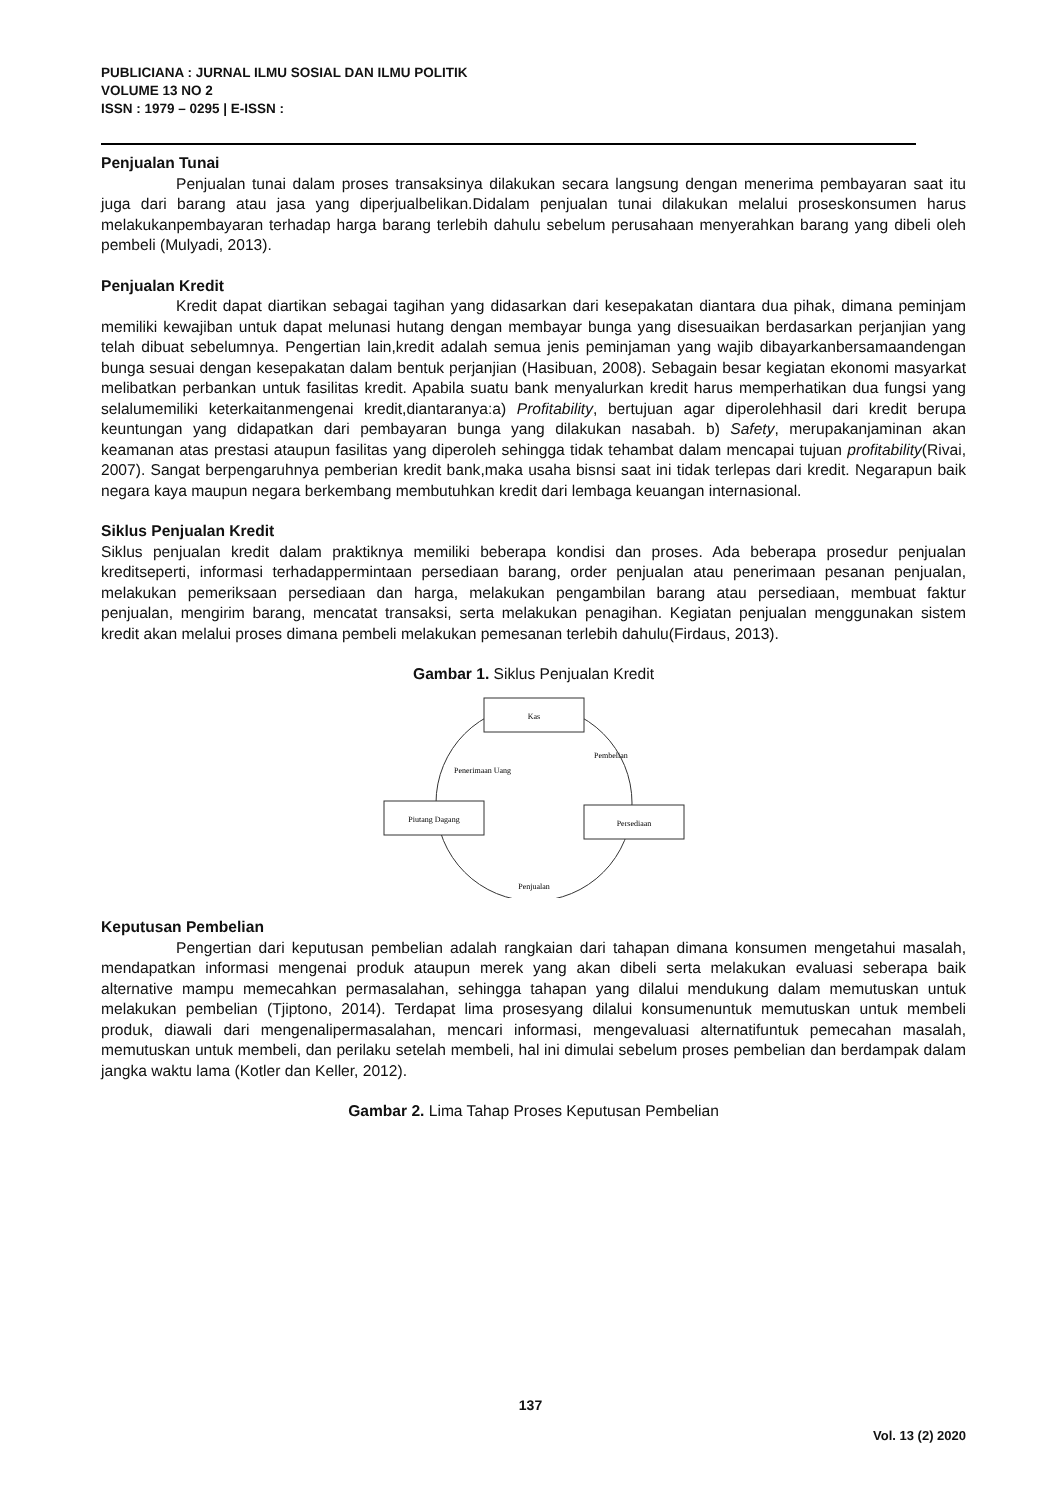PUBLICIANA : JURNAL ILMU SOSIAL DAN ILMU POLITIK
VOLUME 13 NO 2
ISSN : 1979 – 0295 | E-ISSN :
Penjualan Tunai
Penjualan tunai dalam proses transaksinya dilakukan secara langsung dengan menerima pembayaran saat itu juga dari barang atau jasa yang diperjualbelikan.Didalam penjualan tunai dilakukan melalui proseskonsumen harus melakukanpembayaran terhadap harga barang terlebih dahulu sebelum perusahaan menyerahkan barang yang dibeli oleh pembeli (Mulyadi, 2013).
Penjualan Kredit
Kredit dapat diartikan sebagai tagihan yang didasarkan dari kesepakatan diantara dua pihak, dimana peminjam memiliki kewajiban untuk dapat melunasi hutang dengan membayar bunga yang disesuaikan berdasarkan perjanjian yang telah dibuat sebelumnya. Pengertian lain,kredit adalah semua jenis peminjaman yang wajib dibayarkanbersamaandengan bunga sesuai dengan kesepakatan dalam bentuk perjanjian (Hasibuan, 2008). Sebagain besar kegiatan ekonomi masyarkat melibatkan perbankan untuk fasilitas kredit. Apabila suatu bank menyalurkan kredit harus memperhatikan dua fungsi yang selalumemiliki keterkaitanmengenai kredit,diantaranya:a) Profitability, bertujuan agar diperolehhasil dari kredit berupa keuntungan yang didapatkan dari pembayaran bunga yang dilakukan nasabah. b) Safety, merupakanjaminan akan keamanan atas prestasi ataupun fasilitas yang diperoleh sehingga tidak tehambat dalam mencapai tujuan profitability(Rivai, 2007). Sangat berpengaruhnya pemberian kredit bank,maka usaha bisnsi saat ini tidak terlepas dari kredit. Negarapun baik negara kaya maupun negara berkembang membutuhkan kredit dari lembaga keuangan internasional.
Siklus Penjualan Kredit
Siklus penjualan kredit dalam praktiknya memiliki beberapa kondisi dan proses. Ada beberapa prosedur penjualan kreditseperti, informasi terhadappermintaan persediaan barang, order penjualan atau penerimaan pesanan penjualan, melakukan pemeriksaan persediaan dan harga, melakukan pengambilan barang atau persediaan, membuat faktur penjualan, mengirim barang, mencatat transaksi, serta melakukan penagihan. Kegiatan penjualan menggunakan sistem kredit akan melalui proses dimana pembeli melakukan pemesanan terlebih dahulu(Firdaus, 2013).
Gambar 1. Siklus Penjualan Kredit
Kas
Piutang Dagang
Persediaan
Penerimaan Uang
Pembelian
Penjualan
Keputusan Pembelian
Pengertian dari keputusan pembelian adalah rangkaian dari tahapan dimana konsumen mengetahui masalah, mendapatkan informasi mengenai produk ataupun merek yang akan dibeli serta melakukan evaluasi seberapa baik alternative mampu memecahkan permasalahan, sehingga tahapan yang dilalui mendukung dalam memutuskan untuk melakukan pembelian (Tjiptono, 2014). Terdapat lima prosesyang dilalui konsumenuntuk memutuskan untuk membeli produk, diawali dari mengenalipermasalahan, mencari informasi, mengevaluasi alternatifuntuk pemecahan masalah, memutuskan untuk membeli, dan perilaku setelah membeli, hal ini dimulai sebelum proses pembelian dan berdampak dalam jangka waktu lama (Kotler dan Keller, 2012).
Gambar 2. Lima Tahap Proses Keputusan Pembelian
137
Vol. 13 (2) 2020